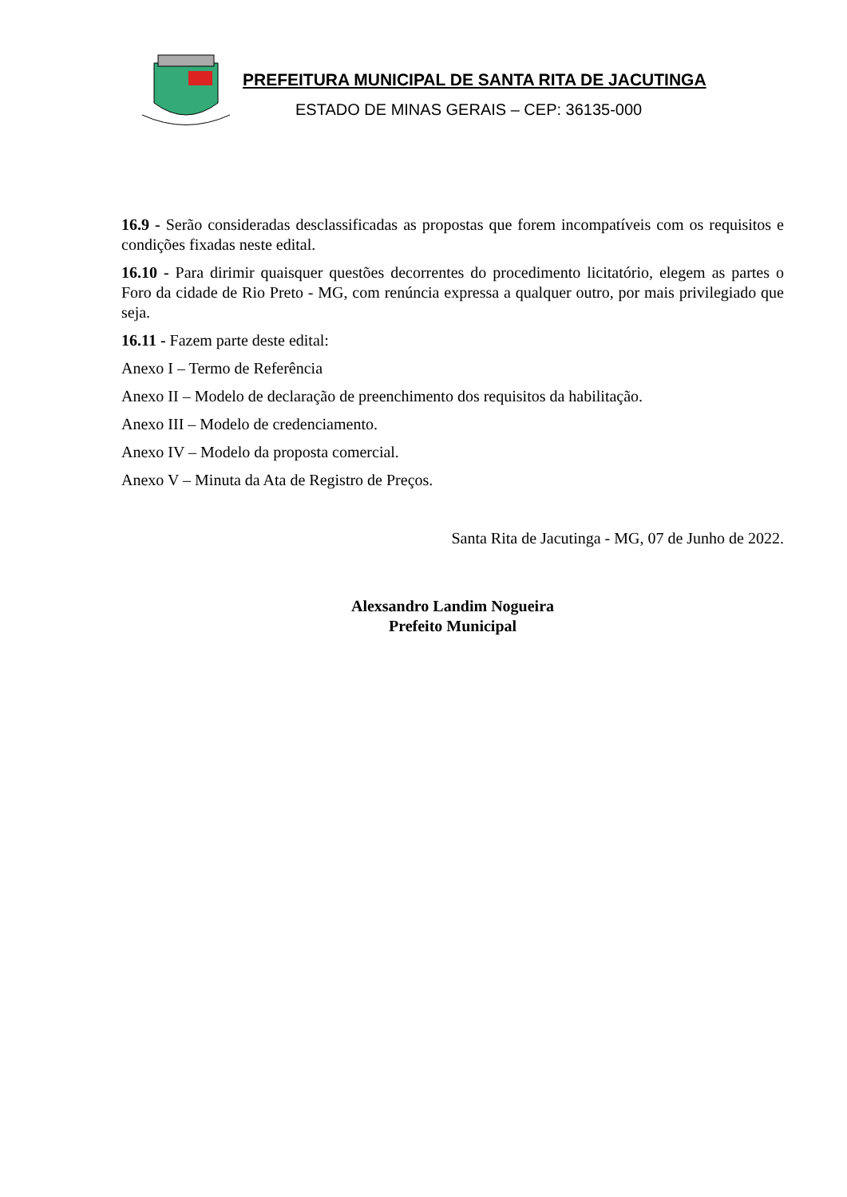PREFEITURA MUNICIPAL DE SANTA RITA DE JACUTINGA
ESTADO DE MINAS GERAIS – CEP: 36135-000
16.9 - Serão consideradas desclassificadas as propostas que forem incompatíveis com os requisitos e condições fixadas neste edital.
16.10 - Para dirimir quaisquer questões decorrentes do procedimento licitatório, elegem as partes o Foro da cidade de Rio Preto - MG, com renúncia expressa a qualquer outro, por mais privilegiado que seja.
16.11 - Fazem parte deste edital:
Anexo I – Termo de Referência
Anexo II – Modelo de declaração de preenchimento dos requisitos da habilitação.
Anexo III – Modelo de credenciamento.
Anexo IV – Modelo da proposta comercial.
Anexo V – Minuta da Ata de Registro de Preços.
Santa Rita de Jacutinga - MG, 07 de Junho de 2022.
Alexsandro Landim Nogueira
Prefeito Municipal